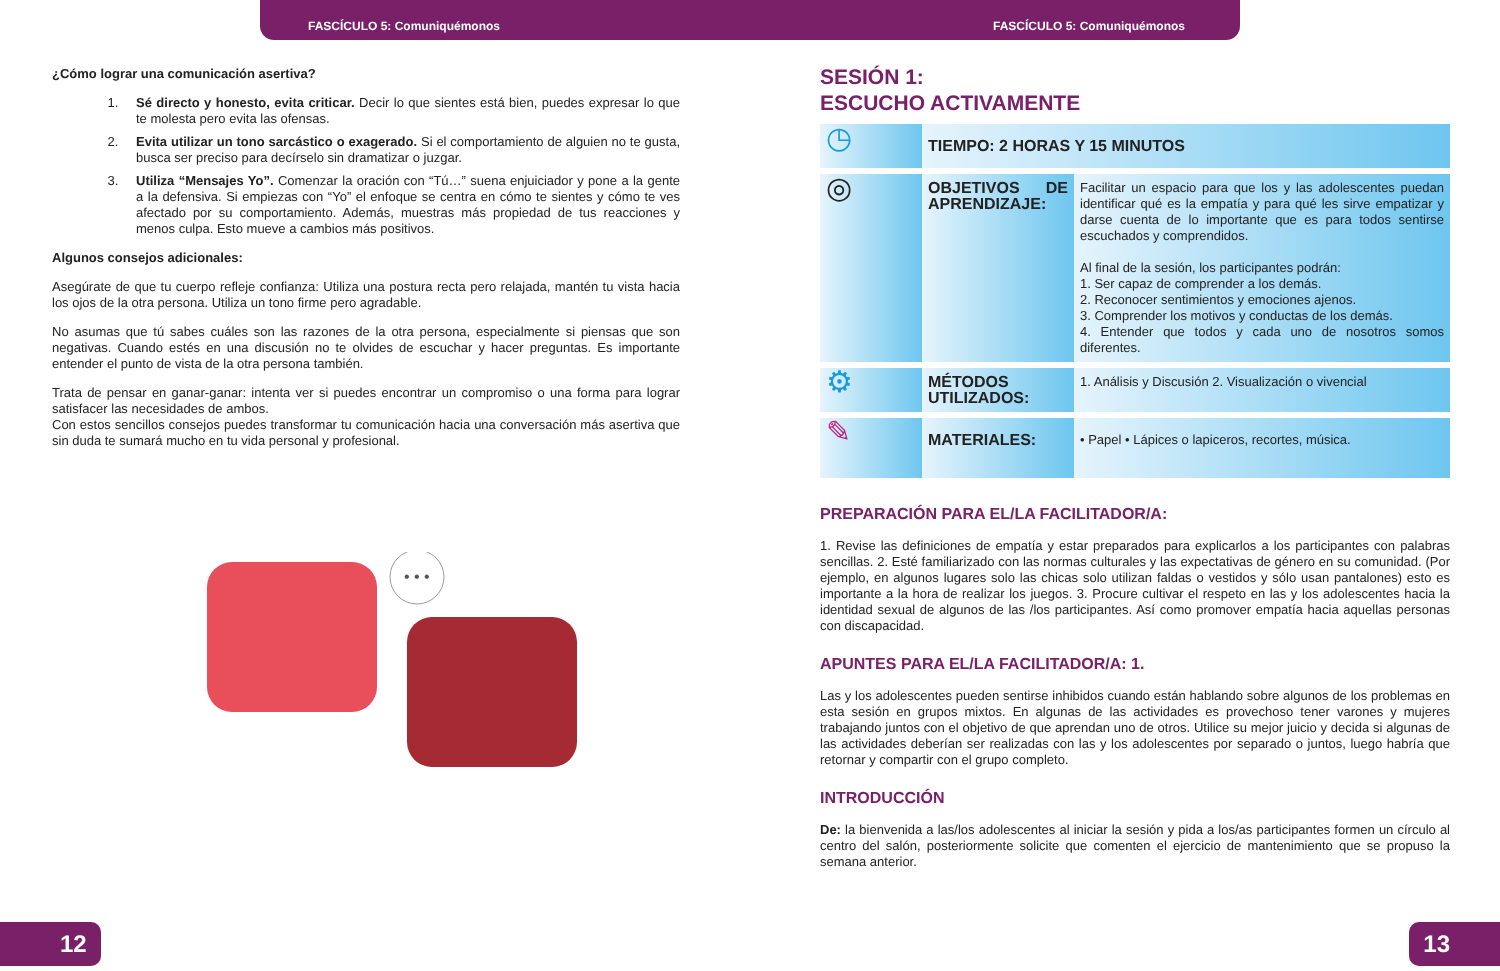FASCÍCULO 5: Comuniquémonos
FASCÍCULO 5: Comuniquémonos
¿Cómo lograr una comunicación asertiva?
1. Sé directo y honesto, evita criticar. Decir lo que sientes está bien, puedes expresar lo que te molesta pero evita las ofensas.
2. Evita utilizar un tono sarcástico o exagerado. Si el comportamiento de alguien no te gusta, busca ser preciso para decírselo sin dramatizar o juzgar.
3. Utiliza “Mensajes Yo”. Comenzar la oración con “Tú…” suena enjuiciador y pone a la gente a la defensiva. Si empiezas con “Yo” el enfoque se centra en cómo te sientes y cómo te ves afectado por su comportamiento. Además, muestras más propiedad de tus reacciones y menos culpa. Esto mueve a cambios más positivos.
Algunos consejos adicionales:
Asegúrate de que tu cuerpo refleje confianza: Utiliza una postura recta pero relajada, mantén tu vista hacia los ojos de la otra persona. Utiliza un tono firme pero agradable.
No asumas que tú sabes cuáles son las razones de la otra persona, especialmente si piensas que son negativas. Cuando estés en una discusión no te olvides de escuchar y hacer preguntas. Es importante entender el punto de vista de la otra persona también.
Trata de pensar en ganar-ganar: intenta ver si puedes encontrar un compromiso o una forma para lograr satisfacer las necesidades de ambos.
Con estos sencillos consejos puedes transformar tu comunicación hacia una conversación más asertiva que sin duda te sumará mucho en tu vida personal y profesional.
• • •
SESIÓN 1:
ESCUCHO ACTIVAMENTE
| ◷ | TIEMPO: 2 HORAS Y 15 MINUTOS | |
| ◎ | OBJETIVOS DE APRENDIZAJE: | Facilitar un espacio para que los y las adolescentes puedan identificar qué es la empatía y para qué les sirve empatizar y darse cuenta de lo importante que es para todos sentirse escuchados y comprendidos. Al final de la sesión, los participantes podrán: 1. Ser capaz de comprender a los demás. 2. Reconocer sentimientos y emociones ajenos. 3. Comprender los motivos y conductas de los demás. 4. Entender que todos y cada uno de nosotros somos diferentes. |
| ⚙ | MÉTODOS UTILIZADOS: | 1. Análisis y Discusión 2. Visualización o vivencial |
| ✎ | MATERIALES: | • Papel • Lápices o lapiceros, recortes, música. |
PREPARACIÓN PARA EL/LA FACILITADOR/A:
1. Revise las definiciones de empatía y estar preparados para explicarlos a los participantes con palabras sencillas. 2. Esté familiarizado con las normas culturales y las expectativas de género en su comunidad. (Por ejemplo, en algunos lugares solo las chicas solo utilizan faldas o vestidos y sólo usan pantalones) esto es importante a la hora de realizar los juegos. 3. Procure cultivar el respeto en las y los adolescentes hacia la identidad sexual de algunos de las /los participantes. Así como promover empatía hacia aquellas personas con discapacidad.
APUNTES PARA EL/LA FACILITADOR/A: 1.
Las y los adolescentes pueden sentirse inhibidos cuando están hablando sobre algunos de los problemas en esta sesión en grupos mixtos. En algunas de las actividades es provechoso tener varones y mujeres trabajando juntos con el objetivo de que aprendan uno de otros. Utilice su mejor juicio y decida si algunas de las actividades deberían ser realizadas con las y los adolescentes por separado o juntos, luego habría que retornar y compartir con el grupo completo.
INTRODUCCIÓN
De: la bienvenida a las/los adolescentes al iniciar la sesión y pida a los/as participantes formen un círculo al centro del salón, posteriormente solicite que comenten el ejercicio de mantenimiento que se propuso la semana anterior.
12 13